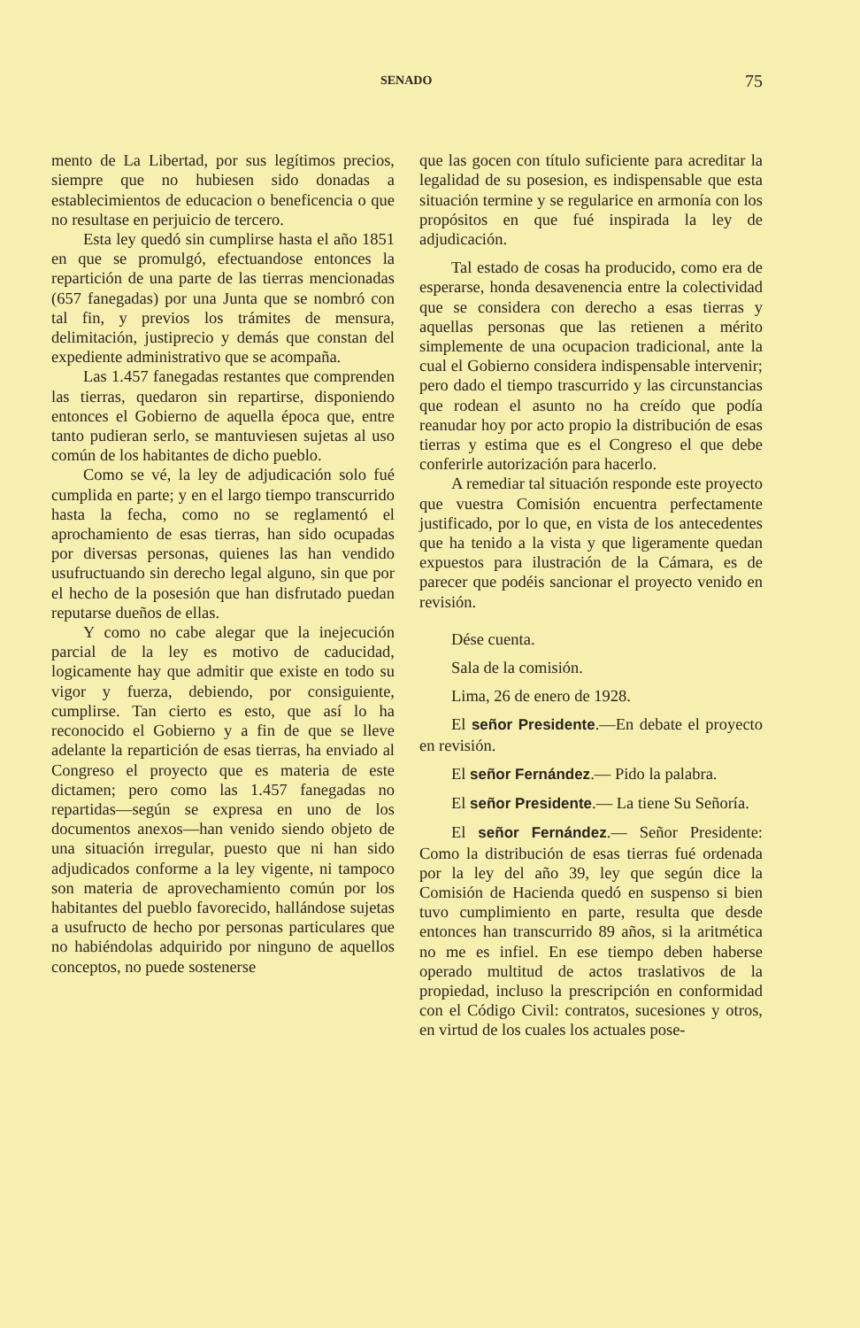SENADO 75
mento de La Libertad, por sus legítimos precios, siempre que no hubiesen sido donadas a establecimientos de educacion o beneficencia o que no resultase en perjuicio de tercero.
Esta ley quedó sin cumplirse hasta el año 1851 en que se promulgó, efectuandose entonces la repartición de una parte de las tierras mencionadas (657 fanegadas) por una Junta que se nombró con tal fin, y previos los trámites de mensura, delimitación, justiprecio y demás que constan del expediente administrativo que se acompaña.
Las 1.457 fanegadas restantes que comprenden las tierras, quedaron sin repartirse, disponiendo entonces el Gobierno de aquella época que, entre tanto pudieran serlo, se mantuviesen sujetas al uso común de los habitantes de dicho pueblo.
Como se vé, la ley de adjudicación solo fué cumplida en parte; y en el largo tiempo transcurrido hasta la fecha, como no se reglamentó el aprochamiento de esas tierras, han sido ocupadas por diversas personas, quienes las han vendido usufructuando sin derecho legal alguno, sin que por el hecho de la posesión que han disfrutado puedan reputarse dueños de ellas.
Y como no cabe alegar que la inejecución parcial de la ley es motivo de caducidad, logicamente hay que admitir que existe en todo su vigor y fuerza, debiendo, por consiguiente, cumplirse. Tan cierto es esto, que así lo ha reconocido el Gobierno y a fin de que se lleve adelante la repartición de esas tierras, ha enviado al Congreso el proyecto que es materia de este dictamen; pero como las 1.457 fanegadas no repartidas—según se expresa en uno de los documentos anexos—han venido siendo objeto de una situación irregular, puesto que ni han sido adjudicados conforme a la ley vigente, ni tampoco son materia de aprovechamiento común por los habitantes del pueblo favorecido, hallándose sujetas a usufructo de hecho por personas particulares que no habiéndolas adquirido por ninguno de aquellos conceptos, no puede sostenerse
que las gocen con título suficiente para acreditar la legalidad de su posesion, es indispensable que esta situación termine y se regularice en armonía con los propósitos en que fué inspirada la ley de adjudicación.
Tal estado de cosas ha producido, como era de esperarse, honda desavenencia entre la colectividad que se considera con derecho a esas tierras y aquellas personas que las retienen a mérito simplemente de una ocupacion tradicional, ante la cual el Gobierno considera indispensable intervenir; pero dado el tiempo trascurrido y las circunstancias que rodean el asunto no ha creído que podía reanudar hoy por acto propio la distribución de esas tierras y estima que es el Congreso el que debe conferirle autorización para hacerlo.
A remediar tal situación responde este proyecto que vuestra Comisión encuentra perfectamente justificado, por lo que, en vista de los antecedentes que ha tenido a la vista y que ligeramente quedan expuestos para ilustración de la Cámara, es de parecer que podéis sancionar el proyecto venido en revisión.
Dése cuenta.
Sala de la comisión.
Lima, 26 de enero de 1928.
El señor Presidente.—En debate el proyecto en revisión.
El señor Fernández.— Pido la palabra.
El señor Presidente.— La tiene Su Señoría.
El señor Fernández.— Señor Presidente: Como la distribución de esas tierras fué ordenada por la ley del año 39, ley que según dice la Comisión de Hacienda quedó en suspenso si bien tuvo cumplimiento en parte, resulta que desde entonces han transcurrido 89 años, si la aritmética no me es infiel. En ese tiempo deben haberse operado multitud de actos traslativos de la propiedad, incluso la prescripción en conformidad con el Código Civil: contratos, sucesiones y otros, en virtud de los cuales los actuales pose-